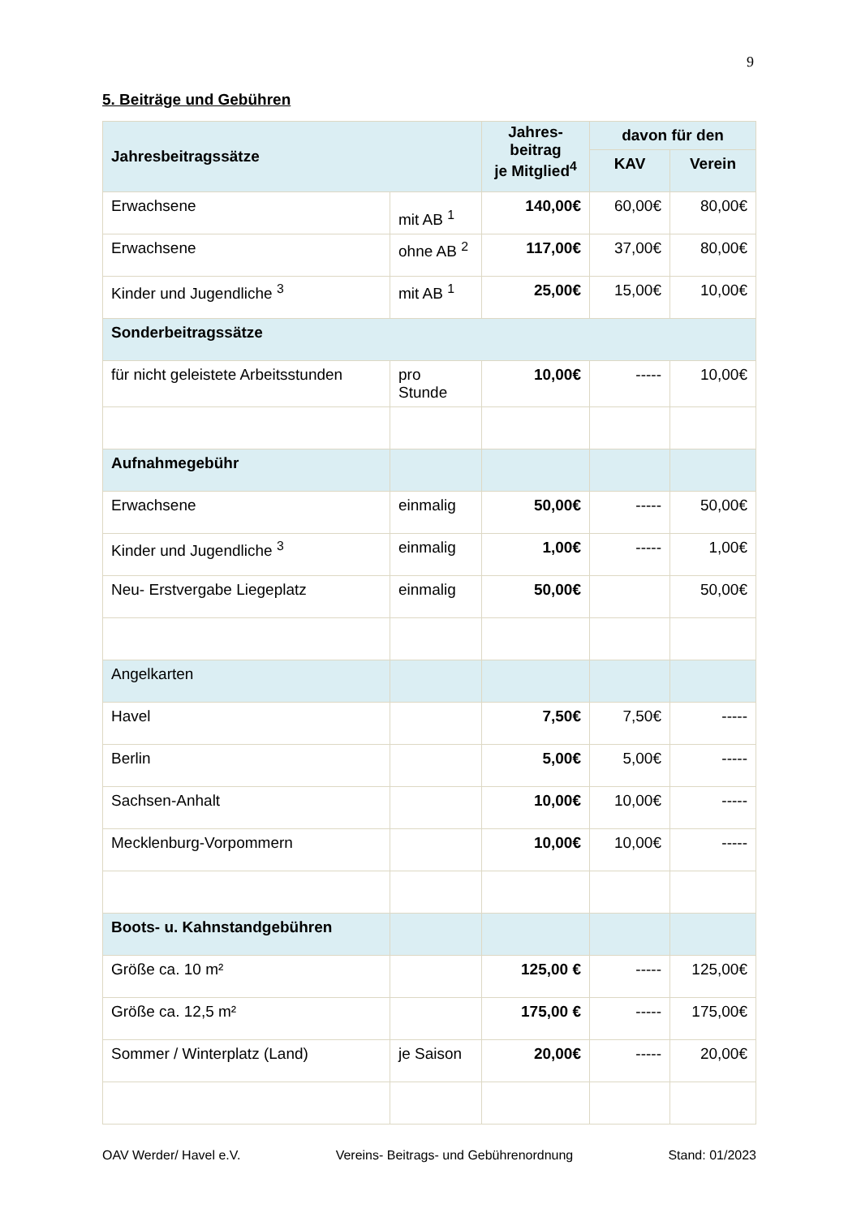9
5. Beiträge und Gebühren
| Jahresbeitragssätze | | Jahres- beitrag je Mitglied<sup>4</sup> | davon für den | |
| --- | --- | --- | --- | --- |
| | | | KAV | Verein |
| Erwachsene | mit AB <sup>1</sup> | 140,00€ | 60,00€ | 80,00€ |
| Erwachsene | ohne AB <sup>2</sup> | 117,00€ | 37,00€ | 80,00€ |
| Kinder und Jugendliche <sup>3</sup> | mit AB <sup>1</sup> | 25,00€ | 15,00€ | 10,00€ |
| Sonderbeitragssätze | | | | |
| für nicht geleistete Arbeitsstunden | pro Stunde | 10,00€ | ----- | 10,00€ |
| Aufnahmegebühr | | | | |
| Erwachsene | einmalig | 50,00€ | ----- | 50,00€ |
| Kinder und Jugendliche <sup>3</sup> | einmalig | 1,00€ | ----- | 1,00€ |
| Neu- Erstvergabe Liegeplatz | einmalig | 50,00€ | | 50,00€ |
| Angelkarten | | | | |
| Havel | | 7,50€ | 7,50€ | ----- |
| Berlin | | 5,00€ | 5,00€ | ----- |
| Sachsen-Anhalt | | 10,00€ | 10,00€ | ----- |
| Mecklenburg-Vorpommern | | 10,00€ | 10,00€ | ----- |
| Boots- u. Kahnstandgebühren | | | | |
| Größe ca. 10 m² | | 125,00 € | ----- | 125,00€ |
| Größe ca. 12,5 m² | | 175,00 € | ----- | 175,00€ |
| Sommer / Winterplatz (Land) | je Saison | 20,00€ | ----- | 20,00€ |
OAV Werder/ Havel e.V. Vereins- Beitrags- und Gebührenordnung Stand: 01/2023